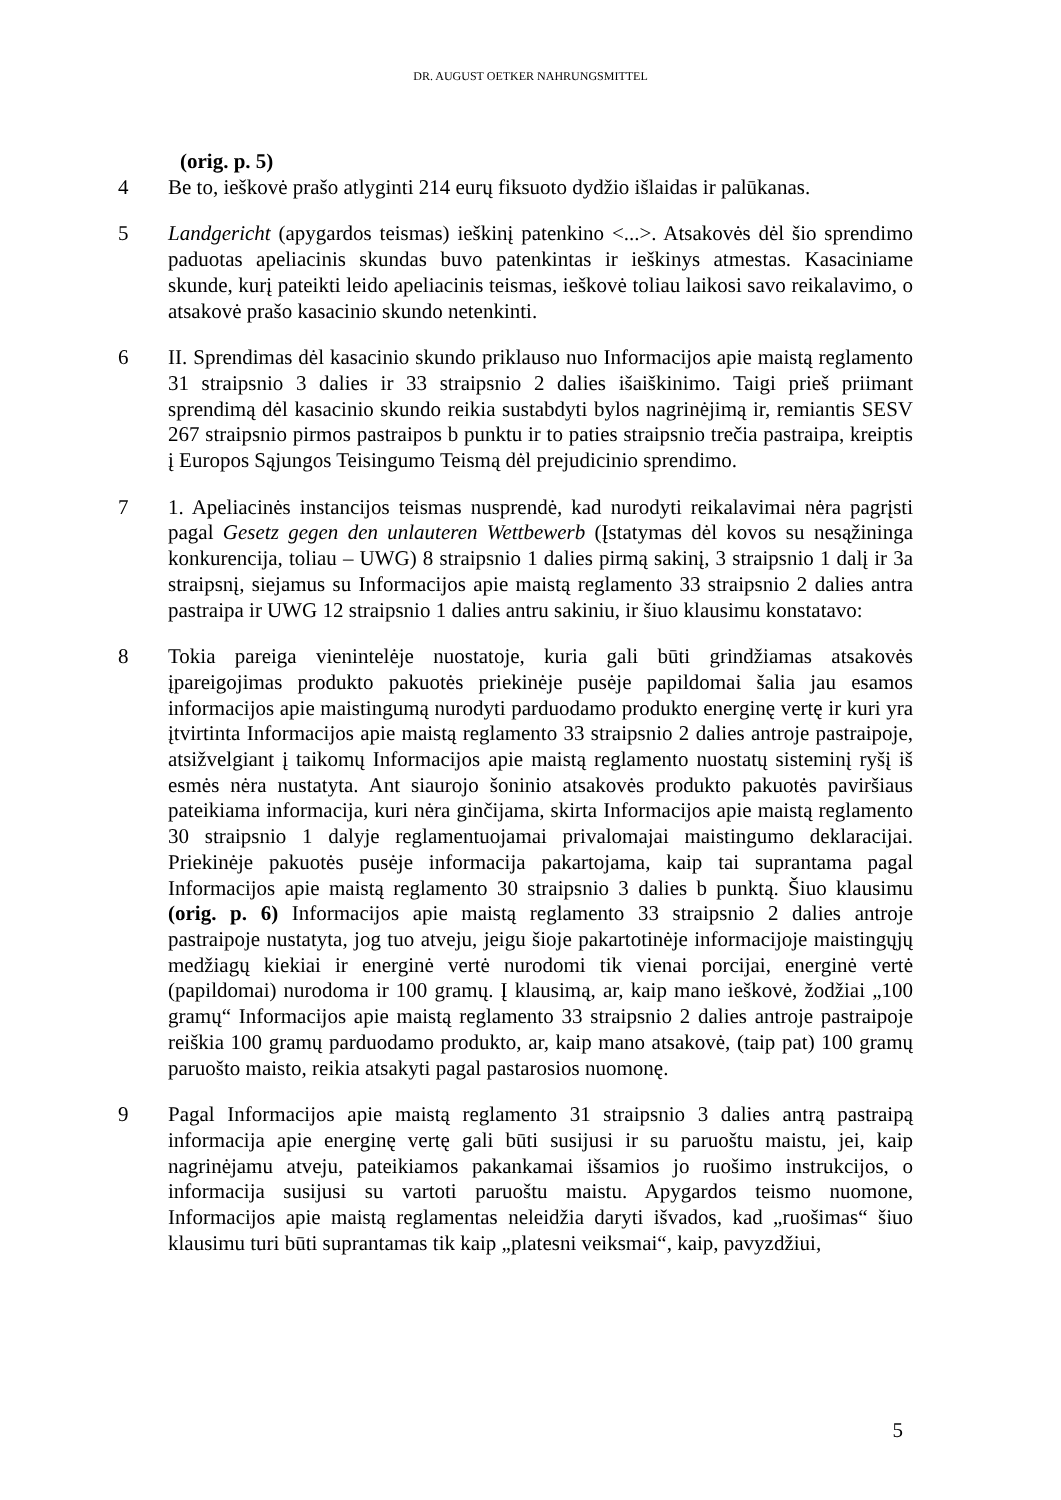DR. AUGUST OETKER NAHRUNGSMITTEL
(orig. p. 5)
4 Be to, ieškovė prašo atlyginti 214 eurų fiksuoto dydžio išlaidas ir palūkanas.
5 Landgericht (apygardos teismas) ieškinį patenkino <...>. Atsakovės dėl šio sprendimo paduotas apeliacinis skundas buvo patenkintas ir ieškinys atmestas. Kasaciniame skunde, kurį pateikti leido apeliacinis teismas, ieškovė toliau laikosi savo reikalavimo, o atsakovė prašo kasacinio skundo netenkinti.
6 II. Sprendimas dėl kasacinio skundo priklauso nuo Informacijos apie maistą reglamento 31 straipsnio 3 dalies ir 33 straipsnio 2 dalies išaiškinimo. Taigi prieš priimant sprendimą dėl kasacinio skundo reikia sustabdyti bylos nagrinėjimą ir, remiantis SESV 267 straipsnio pirmos pastraipos b punktu ir to paties straipsnio trečia pastraipa, kreiptis į Europos Sąjungos Teisingumo Teismą dėl prejudicinio sprendimo.
7 1. Apeliacinės instancijos teismas nusprendė, kad nurodyti reikalavimai nėra pagrįsti pagal Gesetz gegen den unlauteren Wettbewerb (Įstatymas dėl kovos su nesąžininga konkurencija, toliau – UWG) 8 straipsnio 1 dalies pirmą sakinį, 3 straipsnio 1 dalį ir 3a straipsnį, siejamus su Informacijos apie maistą reglamento 33 straipsnio 2 dalies antra pastraipa ir UWG 12 straipsnio 1 dalies antru sakiniu, ir šiuo klausimu konstatavo:
8 Tokia pareiga vienintelėje nuostatoje, kuria gali būti grindžiamas atsakovės įpareigojimas produkto pakuotės priekinėje pusėje papildomai šalia jau esamos informacijos apie maistingumą nurodyti parduodamo produkto energinę vertę ir kuri yra įtvirtinta Informacijos apie maistą reglamento 33 straipsnio 2 dalies antroje pastraipoje, atsižvelgiant į taikomų Informacijos apie maistą reglamento nuostatų sisteminį ryšį iš esmės nėra nustatyta. Ant siaurojo šoninio atsakovės produkto pakuotės paviršiaus pateikiama informacija, kuri nėra ginčijama, skirta Informacijos apie maistą reglamento 30 straipsnio 1 dalyje reglamentuojamai privalomajai maistingumo deklaracijai. Priekinėje pakuotės pusėje informacija pakartojama, kaip tai suprantama pagal Informacijos apie maistą reglamento 30 straipsnio 3 dalies b punktą. Šiuo klausimu (orig. p. 6) Informacijos apie maistą reglamento 33 straipsnio 2 dalies antroje pastraipoje nustatyta, jog tuo atveju, jeigu šioje pakartotinėje informacijoje maistingųjų medžiagų kiekiai ir energinė vertė nurodomi tik vienai porcijai, energinė vertė (papildomai) nurodoma ir 100 gramų. Į klausimą, ar, kaip mano ieškovė, žodžiai „100 gramų“ Informacijos apie maistą reglamento 33 straipsnio 2 dalies antroje pastraipoje reiškia 100 gramų parduodamo produkto, ar, kaip mano atsakovė, (taip pat) 100 gramų paruošto maisto, reikia atsakyti pagal pastarosios nuomonę.
9 Pagal Informacijos apie maistą reglamento 31 straipsnio 3 dalies antrą pastraipą informacija apie energinę vertę gali būti susijusi ir su paruoštu maistu, jei, kaip nagrinėjamu atveju, pateikiamos pakankamai išsamios jo ruošimo instrukcijos, o informacija susijusi su vartoti paruoštu maistu. Apygardos teismo nuomone, Informacijos apie maistą reglamentas neleidžia daryti išvados, kad „ruošimas“ šiuo klausimu turi būti suprantamas tik kaip „platesni veiksmai“, kaip, pavyzdžiui,
5